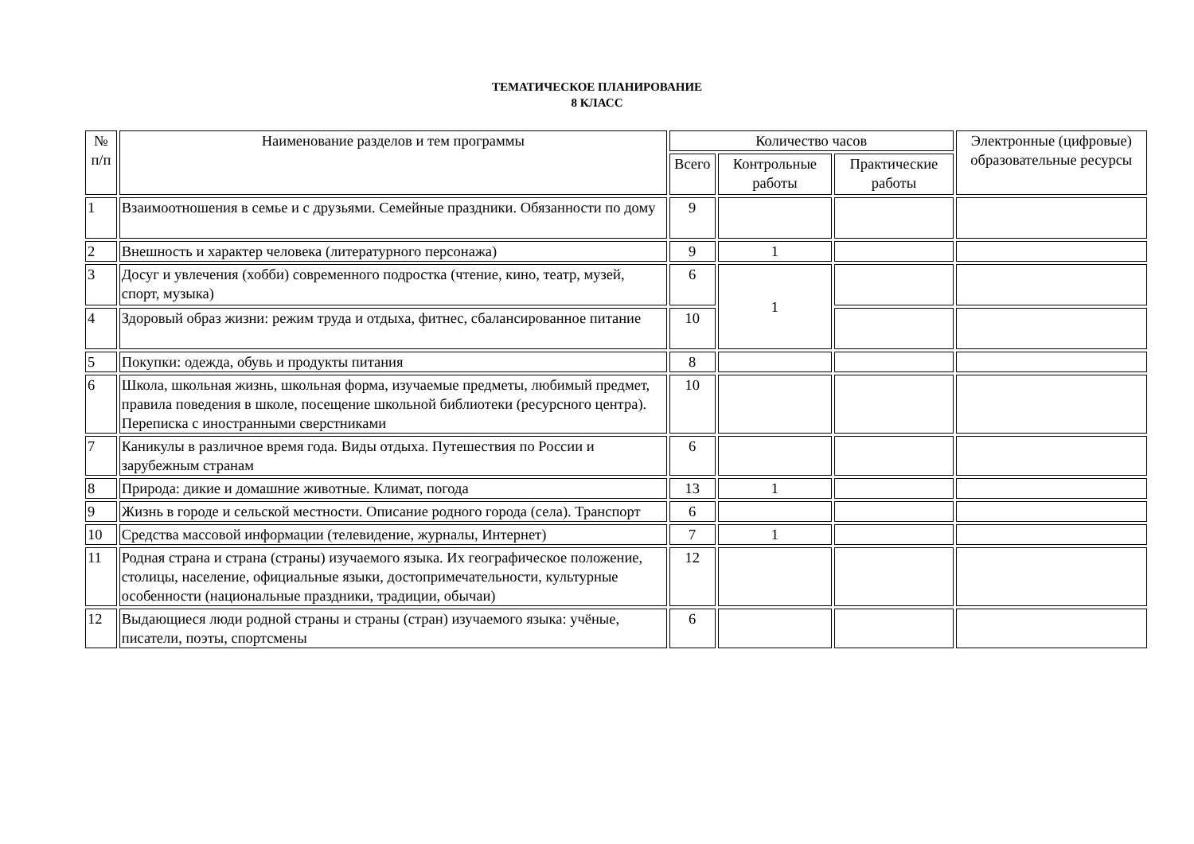ТЕМАТИЧЕСКОЕ ПЛАНИРОВАНИЕ
8 КЛАСС
| № п/п | Наименование разделов и тем программы | Количество часов | | | Электронные (цифровые) образовательные ресурсы |
| --- | --- | --- | --- | --- | --- |
| | | Всего | Контрольные работы | Практические работы | |
| 1 | Взаимоотношения в семье и с друзьями. Семейные праздники. Обязанности по дому | 9 | | | |
| 2 | Внешность и характер человека (литературного персонажа) | 9 | 1 | | |
| 3 | Досуг и увлечения (хобби) современного подростка (чтение, кино, театр, музей, спорт, музыка) | 6 | 1 | | |
| 4 | Здоровый образ жизни: режим труда и отдыха, фитнес, сбалансированное питание | 10 | | | |
| 5 | Покупки: одежда, обувь и продукты питания | 8 | | | |
| 6 | Школа, школьная жизнь, школьная форма, изучаемые предметы, любимый предмет, правила поведения в школе, посещение школьной библиотеки (ресурсного центра). Переписка с иностранными сверстниками | 10 | | | |
| 7 | Каникулы в различное время года. Виды отдыха. Путешествия по России и зарубежным странам | 6 | | | |
| 8 | Природа: дикие и домашние животные. Климат, погода | 13 | 1 | | |
| 9 | Жизнь в городе и сельской местности. Описание родного города (села). Транспорт | 6 | | | |
| 10 | Средства массовой информации (телевидение, журналы, Интернет) | 7 | 1 | | |
| 11 | Родная страна и страна (страны) изучаемого языка. Их географическое положение, столицы, население, официальные языки, достопримечательности, культурные особенности (национальные праздники, традиции, обычаи) | 12 | | | |
| 12 | Выдающиеся люди родной страны и страны (стран) изучаемого языка: учёные, писатели, поэты, спортсмены | 6 | | | |